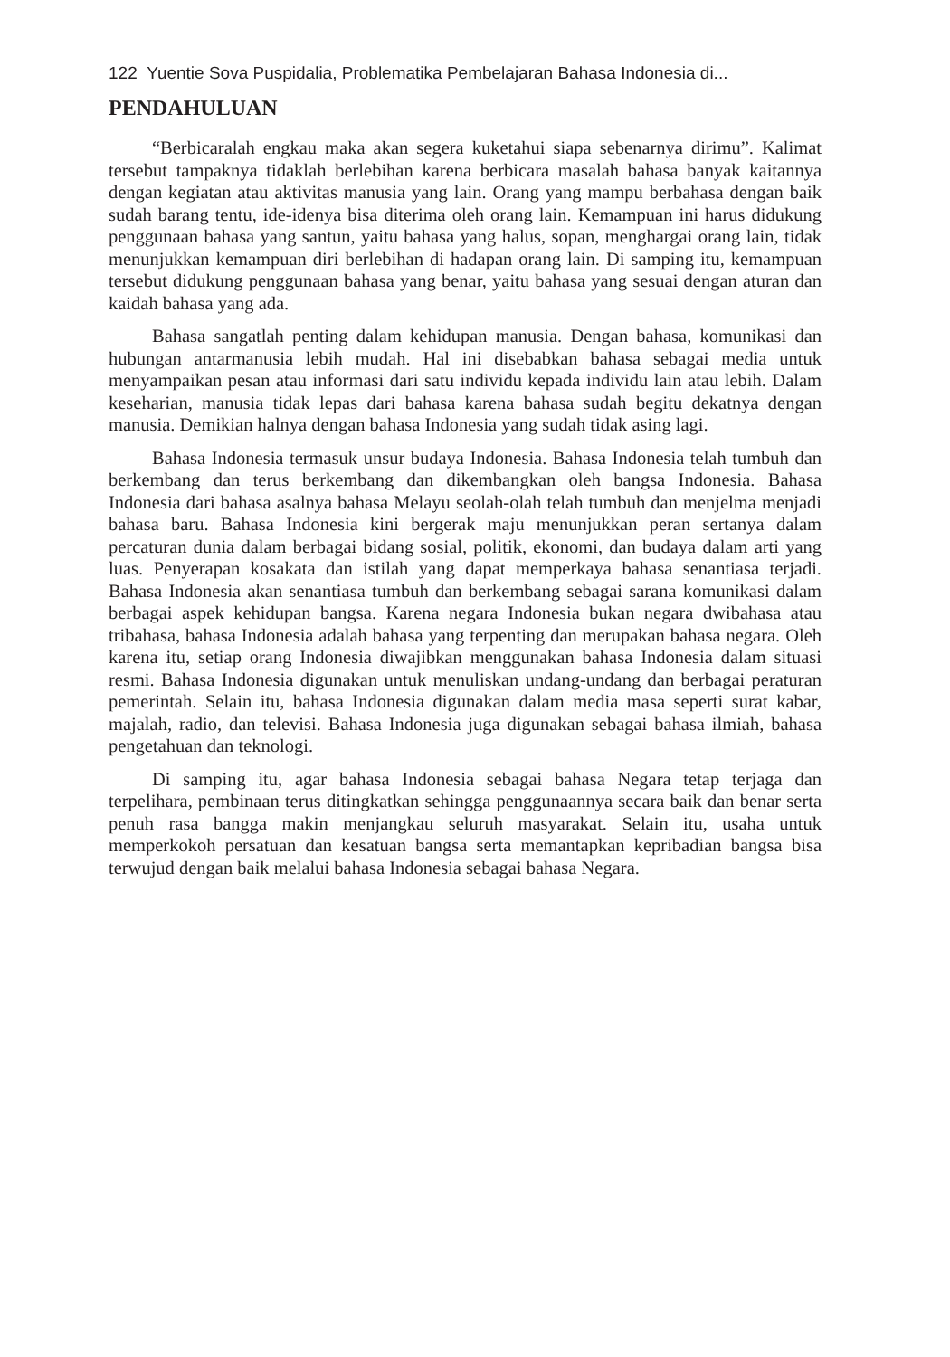122 Yuentie Sova Puspidalia, Problematika Pembelajaran Bahasa Indonesia di...
PENDAHULUAN
“Berbicaralah engkau maka akan segera kuketahui siapa sebenarnya dirimu”. Kalimat tersebut tampaknya tidaklah berlebihan karena berbicara masalah bahasa banyak kaitannya dengan kegiatan atau aktivitas manusia yang lain. Orang yang mampu berbahasa dengan baik sudah barang tentu, ide-idenya bisa diterima oleh orang lain. Kemampuan ini harus didukung penggunaan bahasa yang santun, yaitu bahasa yang halus, sopan, menghargai orang lain, tidak menunjukkan kemampuan diri berlebihan di hadapan orang lain. Di samping itu, kemampuan tersebut didukung penggunaan bahasa yang benar, yaitu bahasa yang sesuai dengan aturan dan kaidah bahasa yang ada.
Bahasa sangatlah penting dalam kehidupan manusia. Dengan bahasa, komunikasi dan hubungan antarmanusia lebih mudah. Hal ini disebabkan bahasa sebagai media untuk menyampaikan pesan atau informasi dari satu individu kepada individu lain atau lebih. Dalam keseharian, manusia tidak lepas dari bahasa karena bahasa sudah begitu dekatnya dengan manusia. Demikian halnya dengan bahasa Indonesia yang sudah tidak asing lagi.
Bahasa Indonesia termasuk unsur budaya Indonesia. Bahasa Indonesia telah tumbuh dan berkembang dan terus berkembang dan dikembangkan oleh bangsa Indonesia. Bahasa Indonesia dari bahasa asalnya bahasa Melayu seolah-olah telah tumbuh dan menjelma menjadi bahasa baru. Bahasa Indonesia kini bergerak maju menunjukkan peran sertanya dalam percaturan dunia dalam berbagai bidang sosial, politik, ekonomi, dan budaya dalam arti yang luas. Penyerapan kosakata dan istilah yang dapat memperkaya bahasa senantiasa terjadi. Bahasa Indonesia akan senantiasa tumbuh dan berkembang sebagai sarana komunikasi dalam berbagai aspek kehidupan bangsa. Karena negara Indonesia bukan negara dwibahasa atau tribahasa, bahasa Indonesia adalah bahasa yang terpenting dan merupakan bahasa negara. Oleh karena itu, setiap orang Indonesia diwajibkan menggunakan bahasa Indonesia dalam situasi resmi. Bahasa Indonesia digunakan untuk menuliskan undang-undang dan berbagai peraturan pemerintah. Selain itu, bahasa Indonesia digunakan dalam media masa seperti surat kabar, majalah, radio, dan televisi. Bahasa Indonesia juga digunakan sebagai bahasa ilmiah, bahasa pengetahuan dan teknologi.
Di samping itu, agar bahasa Indonesia sebagai bahasa Negara tetap terjaga dan terpelihara, pembinaan terus ditingkatkan sehingga penggunaannya secara baik dan benar serta penuh rasa bangga makin menjangkau seluruh masyarakat. Selain itu, usaha untuk memperkokoh persatuan dan kesatuan bangsa serta memantapkan kepribadian bangsa bisa terwujud dengan baik melalui bahasa Indonesia sebagai bahasa Negara.